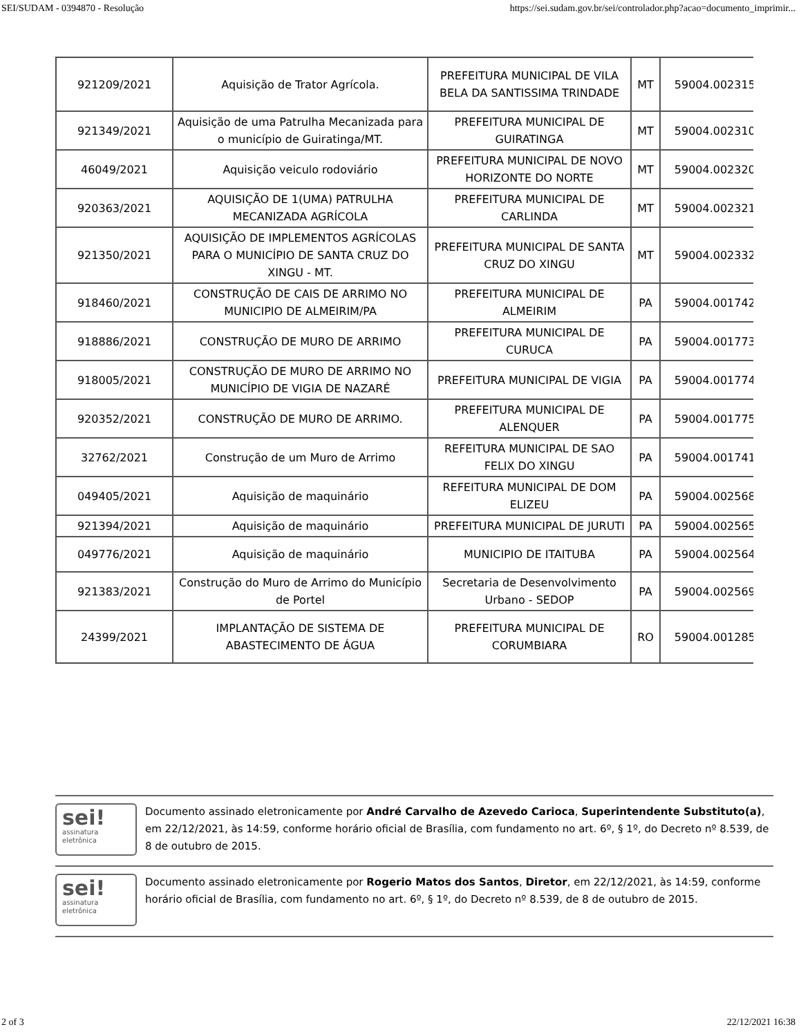SEI/SUDAM - 0394870 - Resolução https://sei.sudam.gov.br/sei/controlador.php?acao=documento_imprimir...
| 921209/2021 | Aquisição de Trator Agrícola. | PREFEITURA MUNICIPAL DE VILA BELA DA SANTISSIMA TRINDADE | MT | 59004.002315/ |
| 921349/2021 | Aquisição de uma Patrulha Mecanizada para o município de Guiratinga/MT. | PREFEITURA MUNICIPAL DE GUIRATINGA | MT | 59004.002310/ |
| 46049/2021 | Aquisição veiculo rodoviário | PREFEITURA MUNICIPAL DE NOVO HORIZONTE DO NORTE | MT | 59004.002320/ |
| 920363/2021 | AQUISIÇÃO DE 1(UMA) PATRULHA MECANIZADA AGRÍCOLA | PREFEITURA MUNICIPAL DE CARLINDA | MT | 59004.002321/ |
| 921350/2021 | AQUISIÇÃO DE IMPLEMENTOS AGRÍCOLAS PARA O MUNICÍPIO DE SANTA CRUZ DO XINGU - MT. | PREFEITURA MUNICIPAL DE SANTA CRUZ DO XINGU | MT | 59004.002332/ |
| 918460/2021 | CONSTRUÇÃO DE CAIS DE ARRIMO NO MUNICIPIO DE ALMEIRIM/PA | PREFEITURA MUNICIPAL DE ALMEIRIM | PA | 59004.001742/ |
| 918886/2021 | CONSTRUÇÃO DE MURO DE ARRIMO | PREFEITURA MUNICIPAL DE CURUCA | PA | 59004.001773/ |
| 918005/2021 | CONSTRUÇÃO DE MURO DE ARRIMO NO MUNICÍPIO DE VIGIA DE NAZARÉ | PREFEITURA MUNICIPAL DE VIGIA | PA | 59004.001774/ |
| 920352/2021 | CONSTRUÇÃO DE MURO DE ARRIMO. | PREFEITURA MUNICIPAL DE ALENQUER | PA | 59004.001775/ |
| 32762/2021 | Construção de um Muro de Arrimo | REFEITURA MUNICIPAL DE SAO FELIX DO XINGU | PA | 59004.001741/ |
| 049405/2021 | Aquisição de maquinário | REFEITURA MUNICIPAL DE DOM ELIZEU | PA | 59004.002568/ |
| 921394/2021 | Aquisição de maquinário | PREFEITURA MUNICIPAL DE JURUTI | PA | 59004.002565/ |
| 049776/2021 | Aquisição de maquinário | MUNICIPIO DE ITAITUBA | PA | 59004.002564/ |
| 921383/2021 | Construção do Muro de Arrimo do Município de Portel | Secretaria de Desenvolvimento Urbano - SEDOP | PA | 59004.002569/ |
| 24399/2021 | IMPLANTAÇÃO DE SISTEMA DE ABASTECIMENTO DE ÁGUA | PREFEITURA MUNICIPAL DE CORUMBIARA | RO | 59004.001285/ |
sei!
assinatura
eletrônica
Documento assinado eletronicamente por André Carvalho de Azevedo Carioca, Superintendente Substituto(a), em 22/12/2021, às 14:59, conforme horário oficial de Brasília, com fundamento no art. 6º, § 1º, do Decreto nº 8.539, de 8 de outubro de 2015.
sei!
assinatura
eletrônica
Documento assinado eletronicamente por Rogerio Matos dos Santos, Diretor, em 22/12/2021, às 14:59, conforme horário oficial de Brasília, com fundamento no art. 6º, § 1º, do Decreto nº 8.539, de 8 de outubro de 2015.
2 of 3 22/12/2021 16:38